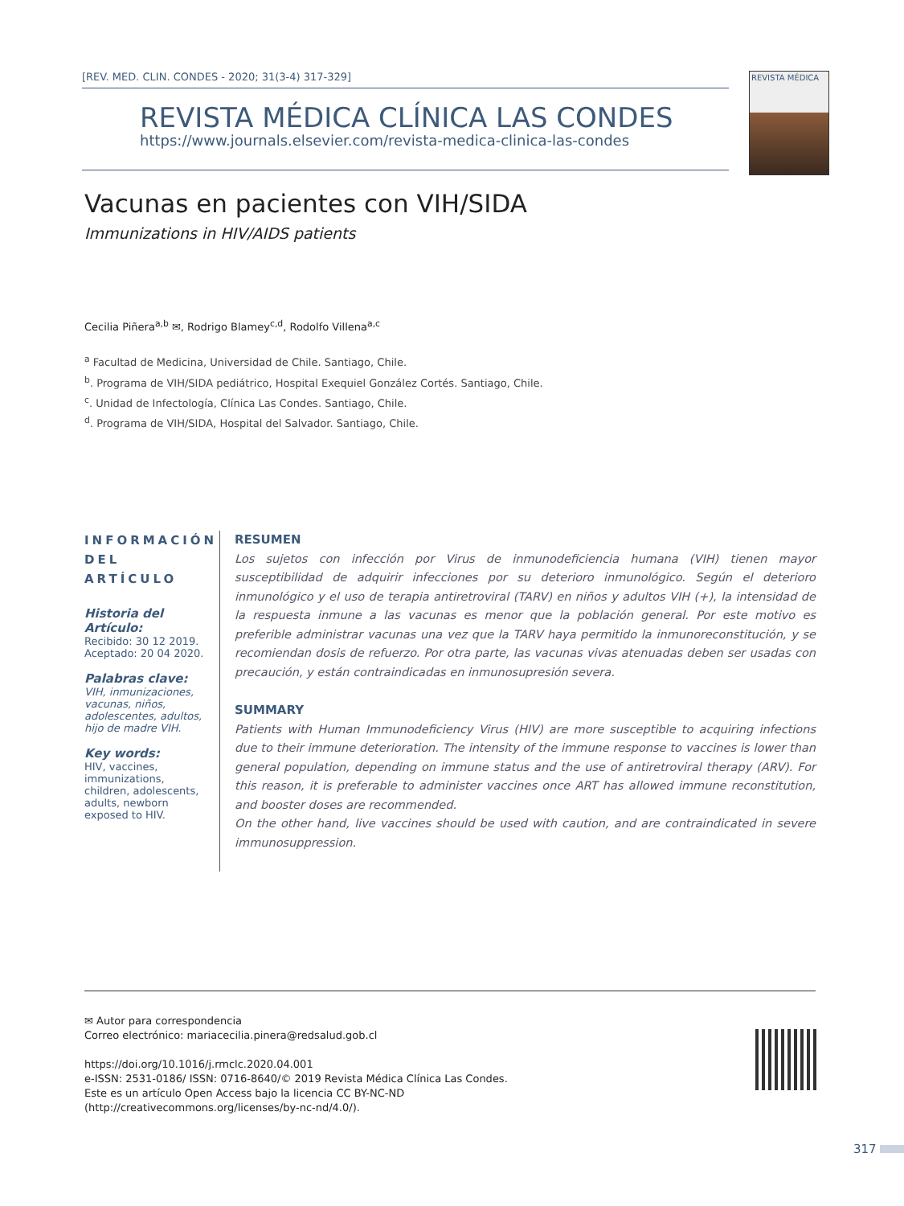[REV. MED. CLIN. CONDES - 2020; 31(3-4) 317-329]
REVISTA MÉDICA CLÍNICA LAS CONDES
https://www.journals.elsevier.com/revista-medica-clinica-las-condes
REVISTA MÉDICA
Vacunas en pacientes con VIH/SIDA
Immunizations in HIV/AIDS patients
Cecilia Piñera<sup>a,b</sup> ✉, Rodrigo Blamey<sup>c,d</sup>, Rodolfo Villena<sup>a,c</sup>
<sup>a</sup> Facultad de Medicina, Universidad de Chile. Santiago, Chile.
<sup>b</sup>. Programa de VIH/SIDA pediátrico, Hospital Exequiel González Cortés. Santiago, Chile.
<sup>c</sup>. Unidad de Infectología, Clínica Las Condes. Santiago, Chile.
<sup>d</sup>. Programa de VIH/SIDA, Hospital del Salvador. Santiago, Chile.
INFORMACIÓN DEL ARTÍCULO
Historia del Artículo:
Recibido: 30 12 2019.
Aceptado: 20 04 2020.
Palabras clave:
VIH, inmunizaciones, vacunas, niños, adolescentes, adultos, hijo de madre VIH.
Key words:
HIV, vaccines, immunizations, children, adolescents, adults, newborn exposed to HIV.
RESUMEN
Los sujetos con infección por Virus de inmunodeficiencia humana (VIH) tienen mayor susceptibilidad de adquirir infecciones por su deterioro inmunológico. Según el deterioro inmunológico y el uso de terapia antiretroviral (TARV) en niños y adultos VIH (+), la intensidad de la respuesta inmune a las vacunas es menor que la población general. Por este motivo es preferible administrar vacunas una vez que la TARV haya permitido la inmunoreconstitución, y se recomiendan dosis de refuerzo. Por otra parte, las vacunas vivas atenuadas deben ser usadas con precaución, y están contraindicadas en inmunosupresión severa.
SUMMARY
Patients with Human Immunodeficiency Virus (HIV) are more susceptible to acquiring infections due to their immune deterioration. The intensity of the immune response to vaccines is lower than general population, depending on immune status and the use of antiretroviral therapy (ARV). For this reason, it is preferable to administer vaccines once ART has allowed immune reconstitution, and booster doses are recommended.
On the other hand, live vaccines should be used with caution, and are contraindicated in severe immunosuppression.
✉ Autor para correspondencia
Correo electrónico: mariacecilia.pinera@redsalud.gob.cl
https://doi.org/10.1016/j.rmclc.2020.04.001
e-ISSN: 2531-0186/ ISSN: 0716-8640/© 2019 Revista Médica Clínica Las Condes.
Este es un artículo Open Access bajo la licencia CC BY-NC-ND
(http://creativecommons.org/licenses/by-nc-nd/4.0/).
317